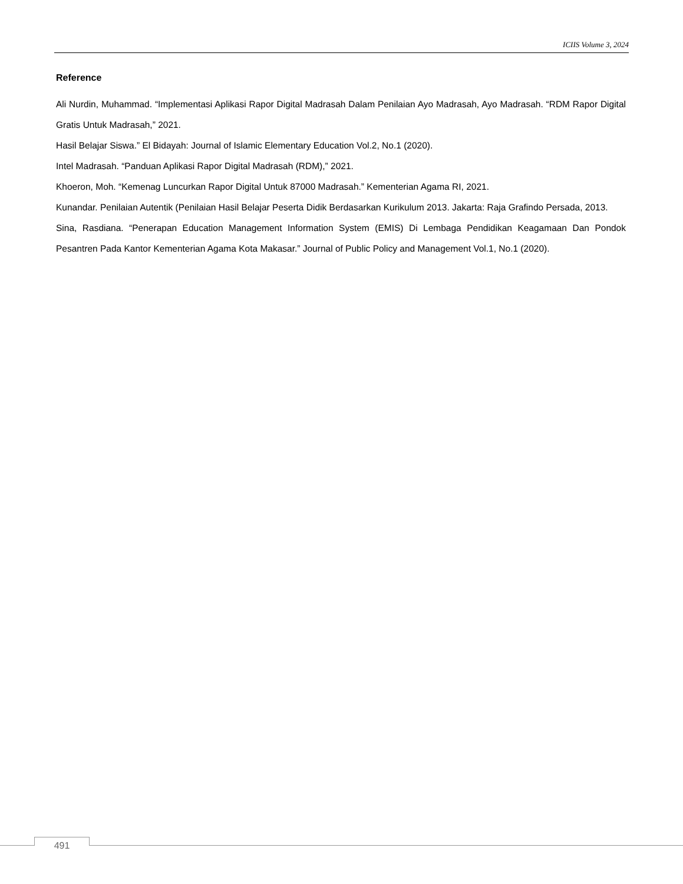ICIIS Volume 3, 2024
Reference
Ali Nurdin, Muhammad. “Implementasi Aplikasi Rapor Digital Madrasah Dalam Penilaian Ayo Madrasah, Ayo Madrasah. “RDM Rapor Digital Gratis Untuk Madrasah,” 2021.
Hasil Belajar Siswa.” El Bidayah: Journal of Islamic Elementary Education Vol.2, No.1 (2020).
Intel Madrasah. “Panduan Aplikasi Rapor Digital Madrasah (RDM),” 2021.
Khoeron, Moh. “Kemenag Luncurkan Rapor Digital Untuk 87000 Madrasah.” Kementerian Agama RI, 2021.
Kunandar. Penilaian Autentik (Penilaian Hasil Belajar Peserta Didik Berdasarkan Kurikulum 2013. Jakarta: Raja Grafindo Persada, 2013.
Sina, Rasdiana. “Penerapan Education Management Information System (EMIS) Di Lembaga Pendidikan Keagamaan Dan Pondok Pesantren Pada Kantor Kementerian Agama Kota Makasar.” Journal of Public Policy and Management Vol.1, No.1 (2020).
491